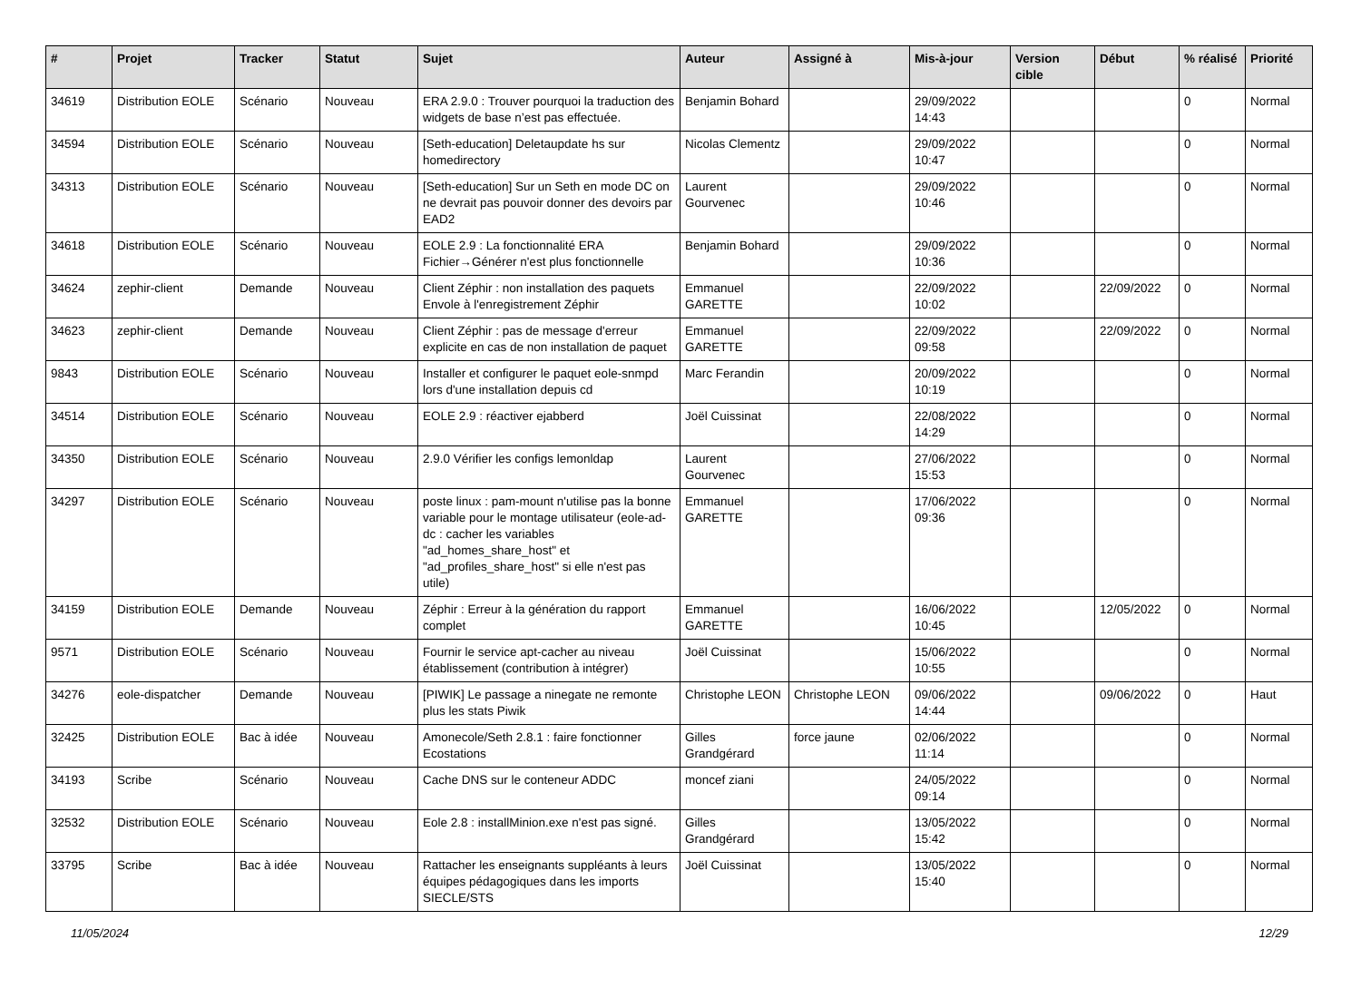| # | Projet | Tracker | Statut | Sujet | Auteur | Assigné à | Mis-à-jour | Version cible | Début | % réalisé | Priorité |
| --- | --- | --- | --- | --- | --- | --- | --- | --- | --- | --- | --- |
| 34619 | Distribution EOLE | Scénario | Nouveau | ERA 2.9.0 : Trouver pourquoi la traduction des widgets de base n’est pas effectuée. | Benjamin Bohard | | 29/09/2022 14:43 | | | 0 | Normal |
| 34594 | Distribution EOLE | Scénario | Nouveau | [Seth-education] Deletaupdate hs sur homedirectory | Nicolas Clementz | | 29/09/2022 10:47 | | | 0 | Normal |
| 34313 | Distribution EOLE | Scénario | Nouveau | [Seth-education] Sur un Seth en mode DC on ne devrait pas pouvoir donner des devoirs par EAD2 | Laurent Gourvenec | | 29/09/2022 10:46 | | | 0 | Normal |
| 34618 | Distribution EOLE | Scénario | Nouveau | EOLE 2.9 : La fonctionnalité ERA Fichier→Générer n'est plus fonctionnelle | Benjamin Bohard | | 29/09/2022 10:36 | | | 0 | Normal |
| 34624 | zephir-client | Demande | Nouveau | Client Zéphir : non installation des paquets Envole à l'enregistrement Zéphir | Emmanuel GARETTE | | 22/09/2022 10:02 | | 22/09/2022 | 0 | Normal |
| 34623 | zephir-client | Demande | Nouveau | Client Zéphir : pas de message d'erreur explicite en cas de non installation de paquet | Emmanuel GARETTE | | 22/09/2022 09:58 | | 22/09/2022 | 0 | Normal |
| 9843 | Distribution EOLE | Scénario | Nouveau | Installer et configurer le paquet eole-snmpd lors d'une installation depuis cd | Marc Ferandin | | 20/09/2022 10:19 | | | 0 | Normal |
| 34514 | Distribution EOLE | Scénario | Nouveau | EOLE 2.9 : réactiver ejabberd | Joël Cuissinat | | 22/08/2022 14:29 | | | 0 | Normal |
| 34350 | Distribution EOLE | Scénario | Nouveau | 2.9.0 Vérifier les configs lemonldap | Laurent Gourvenec | | 27/06/2022 15:53 | | | 0 | Normal |
| 34297 | Distribution EOLE | Scénario | Nouveau | poste linux : pam-mount n'utilise pas la bonne variable pour le montage utilisateur (eole-ad-dc : cacher les variables "ad_homes_share_host" et "ad_profiles_share_host" si elle n'est pas utile) | Emmanuel GARETTE | | 17/06/2022 09:36 | | | 0 | Normal |
| 34159 | Distribution EOLE | Demande | Nouveau | Zéphir : Erreur à la génération du rapport complet | Emmanuel GARETTE | | 16/06/2022 10:45 | | 12/05/2022 | 0 | Normal |
| 9571 | Distribution EOLE | Scénario | Nouveau | Fournir le service apt-cacher au niveau établissement (contribution à intégrer) | Joël Cuissinat | | 15/06/2022 10:55 | | | 0 | Normal |
| 34276 | eole-dispatcher | Demande | Nouveau | [PIWIK] Le passage a ninegate ne remonte plus les stats Piwik | Christophe LEON | Christophe LEON | 09/06/2022 14:44 | | 09/06/2022 | 0 | Haut |
| 32425 | Distribution EOLE | Bac à idée | Nouveau | Amonecole/Seth 2.8.1 : faire fonctionner Ecostations | Gilles Grandgérard | force jaune | 02/06/2022 11:14 | | | 0 | Normal |
| 34193 | Scribe | Scénario | Nouveau | Cache DNS sur le conteneur ADDC | moncef ziani | | 24/05/2022 09:14 | | | 0 | Normal |
| 32532 | Distribution EOLE | Scénario | Nouveau | Eole 2.8 : installMinion.exe n'est pas signé. | Gilles Grandgérard | | 13/05/2022 15:42 | | | 0 | Normal |
| 33795 | Scribe | Bac à idée | Nouveau | Rattacher les enseignants suppléants à leurs équipes pédagogiques dans les imports SIECLE/STS | Joël Cuissinat | | 13/05/2022 15:40 | | | 0 | Normal |
11/05/2024 12/29